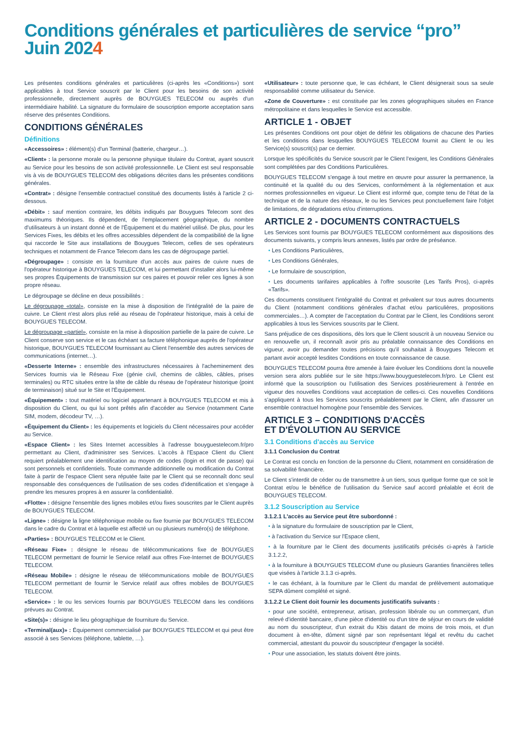Conditions générales et particulières de service “pro”
Juin 2024
Les présentes conditions générales et particulières (ci-après les «Conditions») sont applicables à tout Service souscrit par le Client pour les besoins de son activité professionnelle, directement auprès de BOUYGUES TELECOM ou auprès d'un intermédiaire habilité. La signature du formulaire de souscription emporte acceptation sans réserve des présentes Conditions.
CONDITIONS GÉNÉRALES
Définitions
«Accessoires» : élément(s) d'un Terminal (batterie, chargeur…).
«Client» : la personne morale ou la personne physique titulaire du Contrat, ayant souscrit au Service pour les besoins de son activité professionnelle. Le Client est seul responsable vis à vis de BOUYGUES TELECOM des obligations décrites dans les présentes conditions générales.
«Contrat» : désigne l'ensemble contractuel constitué des documents listés à l'article 2 ci-dessous.
«Débit» : sauf mention contraire, les débits indiqués par Bouygues Telecom sont des maximums théoriques. Ils dépendent, de l'emplacement géographique, du nombre d'utilisateurs à un instant donné et de l'Équipement et du matériel utilisé. De plus, pour les Services Fixes, les débits et les offres accessibles dépendent de la compatibilité de la ligne qui raccorde le Site aux installations de Bouygues Telecom, celles de ses opérateurs techniques et notamment de France Telecom dans les cas de dégroupage partiel.
«Dégroupage» : consiste en la fourniture d'un accès aux paires de cuivre nues de l'opérateur historique à BOUYGUES TELECOM, et lui permettant d'installer alors lui-même ses propres Équipements de transmission sur ces paires et pouvoir relier ces lignes à son propre réseau.
Le dégroupage se décline en deux possibilités :
Le dégroupage «total», consiste en la mise à disposition de l'intégralité de la paire de cuivre. Le Client n'est alors plus relié au réseau de l'opérateur historique, mais à celui de BOUYGUES TELECOM.
Le dégroupage «partiel», consiste en la mise à disposition partielle de la paire de cuivre. Le Client conserve son service et le cas échéant sa facture téléphonique auprès de l'opérateur historique, BOUYGUES TELECOM fournissant au Client l'ensemble des autres services de communications (internet…).
«Desserte Interne» : ensemble des infrastructures nécessaires à l'acheminement des Services fournis via le Réseau Fixe (génie civil, chemins de câbles, câbles, prises terminales) ou RTC situées entre la tête de câble du réseau de l'opérateur historique (point de terminaison) situé sur le Site et l'Équipement.
«Équipement» : tout matériel ou logiciel appartenant à BOUYGUES TELECOM et mis à disposition du Client, ou qui lui sont prêtés afin d'accéder au Service (notamment Carte SIM, modem, décodeur TV, …).
«Équipement du Client» : les équipements et logiciels du Client nécessaires pour accéder au Service.
«Espace Client» : les Sites Internet accessibles à l'adresse bouyguestelecom.fr/pro permettant au Client, d'administrer ses Services. L'accès à l'Espace Client du Client requiert préalablement une identification au moyen de codes (login et mot de passe) qui sont personnels et confidentiels. Toute commande additionnelle ou modification du Contrat faite à partir de l'espace Client sera réputée faite par le Client qui se reconnaît donc seul responsable des conséquences de l'utilisation de ses codes d'identification et s'engage à prendre les mesures propres à en assurer la confidentialité.
«Flotte» : désigne l'ensemble des lignes mobiles et/ou fixes souscrites par le Client auprès de BOUYGUES TELECOM.
«Ligne» : désigne la ligne téléphonique mobile ou fixe fournie par BOUYGUES TELECOM dans le cadre du Contrat et à laquelle est affecté un ou plusieurs numéro(s) de téléphone.
«Parties» : BOUYGUES TELECOM et le Client.
«Réseau Fixe» : désigne le réseau de télécommunications fixe de BOUYGUES TELECOM permettant de fournir le Service relatif aux offres Fixe-Internet de BOUYGUES TELECOM.
«Réseau Mobile» : désigne le réseau de télécommunications mobile de BOUYGUES TELECOM permettant de fournir le Service relatif aux offres mobiles de BOUYGUES TELECOM.
«Service» : le ou les services fournis par BOUYGUES TELECOM dans les conditions prévues au Contrat.
«Site(s)» : désigne le lieu géographique de fourniture du Service.
«Terminal(aux)» : Équipement commercialisé par BOUYGUES TELECOM et qui peut être associé à ses Services (téléphone, tablette, …).
«Utilisateur» : toute personne que, le cas échéant, le Client désignerait sous sa seule responsabilité comme utilisateur du Service.
«Zone de Couverture» : est constituée par les zones géographiques situées en France métropolitaine et dans lesquelles le Service est accessible.
ARTICLE 1 - OBJET
Les présentes Conditions ont pour objet de définir les obligations de chacune des Parties et les conditions dans lesquelles BOUYGUES TELECOM fournit au Client le ou les Service(s) souscrit(s) par ce dernier.
Lorsque les spécificités du Service souscrit par le Client l'exigent, les Conditions Générales sont complétées par des Conditions Particulières.
BOUYGUES TELECOM s'engage à tout mettre en œuvre pour assurer la permanence, la continuité et la qualité du ou des Services, conformément à la réglementation et aux normes professionnelles en vigueur. Le Client est informé que, compte tenu de l'état de la technique et de la nature des réseaux, le ou les Services peut ponctuellement faire l'objet de limitations, de dégradations et/ou d'interruptions.
ARTICLE 2 - DOCUMENTS CONTRACTUELS
Les Services sont fournis par BOUYGUES TELECOM conformément aux dispositions des documents suivants, y compris leurs annexes, listés par ordre de préséance.
• Les Conditions Particulières,
• Les Conditions Générales,
• Le formulaire de souscription,
• Les documents tarifaires applicables à l'offre souscrite (Les Tarifs Pros), ci-après «Tarifs».
Ces documents constituent l'intégralité du Contrat et prévalent sur tous autres documents du Client (notamment conditions générales d'achat et/ou particulières, propositions commerciales…). A compter de l'acceptation du Contrat par le Client, les Conditions seront applicables à tous les Services souscrits par le Client.
Sans préjudice de ces dispositions, dès lors que le Client souscrit à un nouveau Service ou en renouvelle un, il reconnaît avoir pris au préalable connaissance des Conditions en vigueur, avoir pu demander toutes précisions qu'il souhaitait à Bouygues Telecom et partant avoir accepté lesdites Conditions en toute connaissance de cause.
BOUYGUES TELECOM pourra être amenée à faire évoluer les Conditions dont la nouvelle version sera alors publiée sur le site https://www.bouyguestelecom.fr/pro. Le Client est informé que la souscription ou l'utilisation des Services postérieurement à l'entrée en vigueur des nouvelles Conditions vaut acceptation de celles-ci. Ces nouvelles Conditions s'appliquent à tous les Services souscrits préalablement par le Client, afin d'assurer un ensemble contractuel homogène pour l'ensemble des Services.
ARTICLE 3 – CONDITIONS D'ACCÈS
ET D'ÉVOLUTION AU SERVICE
3.1 Conditions d'accès au Service
3.1.1 Conclusion du Contrat
Le Contrat est conclu en fonction de la personne du Client, notamment en considération de sa solvabilité financière.
Le Client s'interdit de céder ou de transmettre à un tiers, sous quelque forme que ce soit le Contrat et/ou le bénéfice de l'utilisation du Service sauf accord préalable et écrit de BOUYGUES TELECOM.
3.1.2 Souscription au Service
3.1.2.1 L'accès au Service peut être subordonné :
• à la signature du formulaire de souscription par le Client,
• à l'activation du Service sur l'Espace client,
• à la fourniture par le Client des documents justificatifs précisés ci-après à l'article 3.1.2.2,
• à la fourniture à BOUYGUES TELECOM d'une ou plusieurs Garanties financières telles que visées à l'article 3.1.3 ci-après.
• le cas échéant, à la fourniture par le Client du mandat de prélèvement automatique SEPA dûment complété et signé.
3.1.2.2 Le Client doit fournir les documents justificatifs suivants :
• pour une société, entrepreneur, artisan, profession libérale ou un commerçant, d'un relevé d'identité bancaire, d'une pièce d'identité ou d'un titre de séjour en cours de validité au nom du souscripteur, d'un extrait du Kbis datant de moins de trois mois, et d'un document à en-tête, dûment signé par son représentant légal et revêtu du cachet commercial, attestant du pouvoir du souscripteur d'engager la société.
• Pour une association, les statuts doivent être joints.